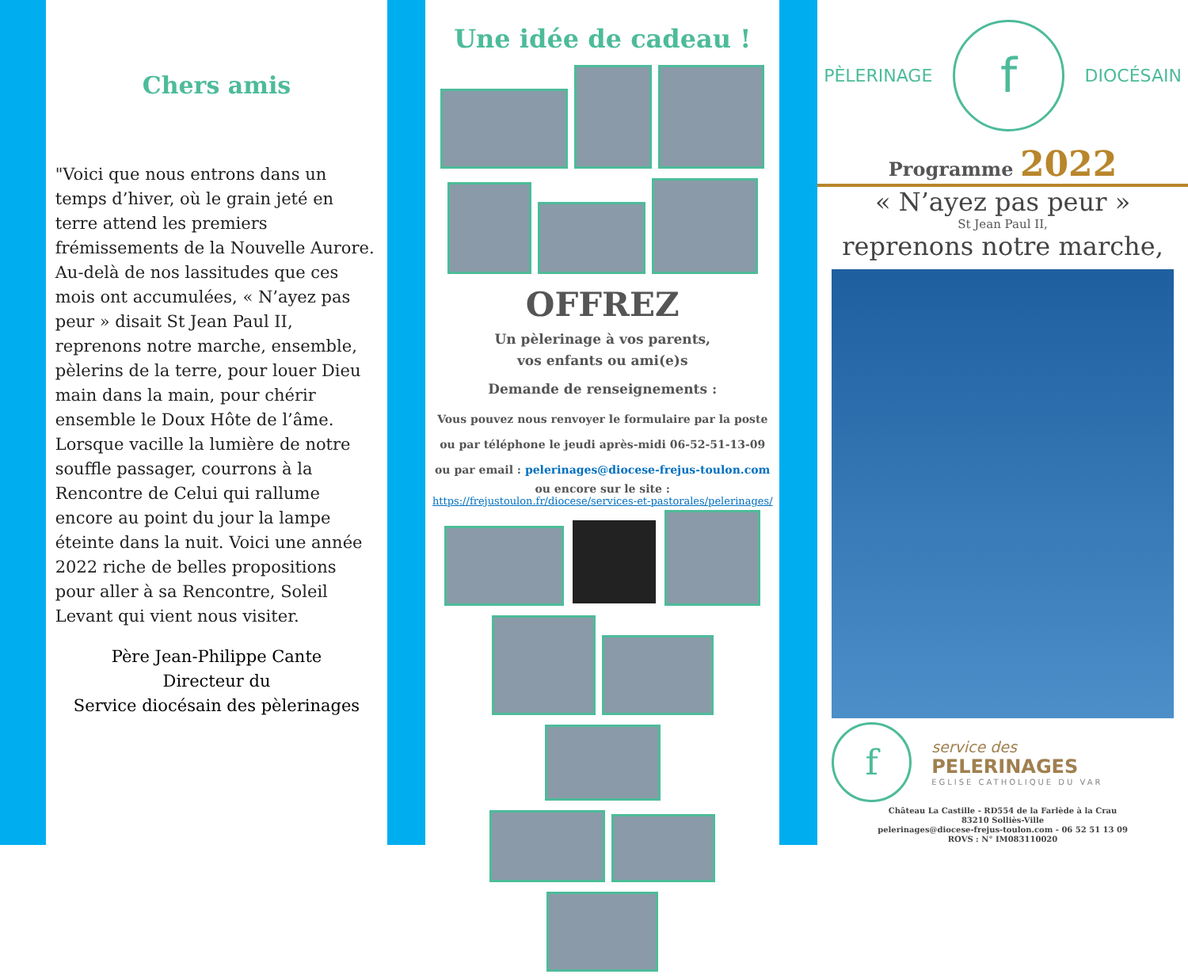Chers amis
"Voici que nous entrons dans un temps d’hiver, où le grain jeté en terre attend les premiers frémissements de la Nouvelle Aurore. Au-delà de nos lassitudes que ces mois ont accumulées, « N’ayez pas peur » disait St Jean Paul II, reprenons notre marche, ensemble, pèlerins de la terre, pour louer Dieu main dans la main, pour chérir ensemble le Doux Hôte de l’âme. Lorsque vacille la lumière de notre souffle passager, courrons à la Rencontre de Celui qui rallume encore au point du jour la lampe éteinte dans la nuit. Voici une année 2022 riche de belles propositions pour aller à sa Rencontre, Soleil Levant qui vient nous visiter.
Père Jean-Philippe Cante
Directeur du
Service diocésain des pèlerinages
Une idée de cadeau !
OFFREZ
Un pèlerinage à vos parents,
vos enfants ou ami(e)s
Demande de renseignements :
Vous pouvez nous renvoyer le formulaire par la poste
ou par téléphone le jeudi après-midi 06-52-51-13-09
ou par email : pelerinages@diocese-frejus-toulon.com
ou encore sur le site :
https://frejustoulon.fr/diocese/services-et-pastorales/pelerinages/
PÈLERINAGE f DIOCÉSAIN
Programme 2022
« N’ayez pas peur »
St Jean Paul II,
reprenons notre marche,
f
service des
PELERINAGES
EGLISE CATHOLIQUE DU VAR
Château La Castille - RD554 de la Farlède à la Crau
83210 Solliès-Ville
pelerinages@diocese-frejus-toulon.com - 06 52 51 13 09
ROVS : N° IM083110020